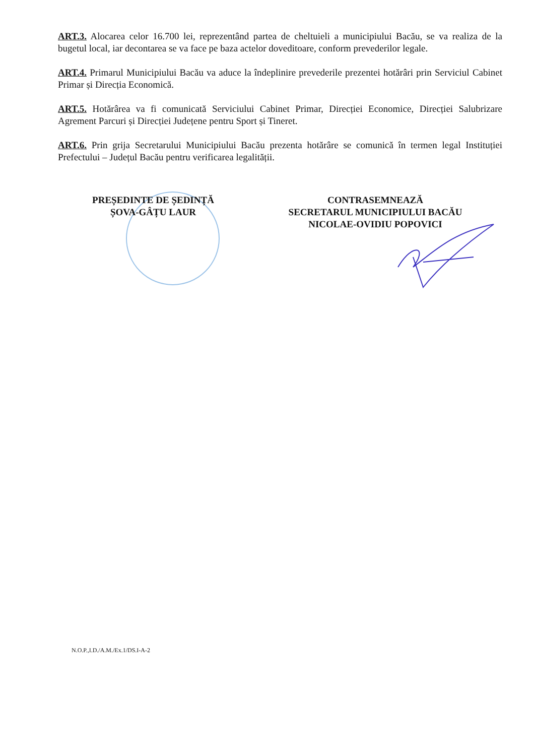ART.3. Alocarea celor 16.700 lei, reprezentând partea de cheltuieli a municipiului Bacău, se va realiza de la bugetul local, iar decontarea se va face pe baza actelor doveditoare, conform prevederilor legale.
ART.4. Primarul Municipiului Bacău va aduce la îndeplinire prevederile prezentei hotărâri prin Serviciul Cabinet Primar și Direcția Economică.
ART.5. Hotărârea va fi comunicată Serviciului Cabinet Primar, Direcției Economice, Direcției Salubrizare Agrement Parcuri și Direcției Județene pentru Sport și Tineret.
ART.6. Prin grija Secretarului Municipiului Bacău prezenta hotărâre se comunică în termen legal Instituției Prefectului – Județul Bacău pentru verificarea legalității.
PREȘEDINTE DE ȘEDINȚĂ
ȘOVA-GÂȚU LAUR
CONTRASEMNEAZĂ
SECRETARUL MUNICIPIULUI BACĂU
NICOLAE-OVIDIU POPOVICI
N.O.P.,I.D./A.M./Ex.1/DS.I-A-2